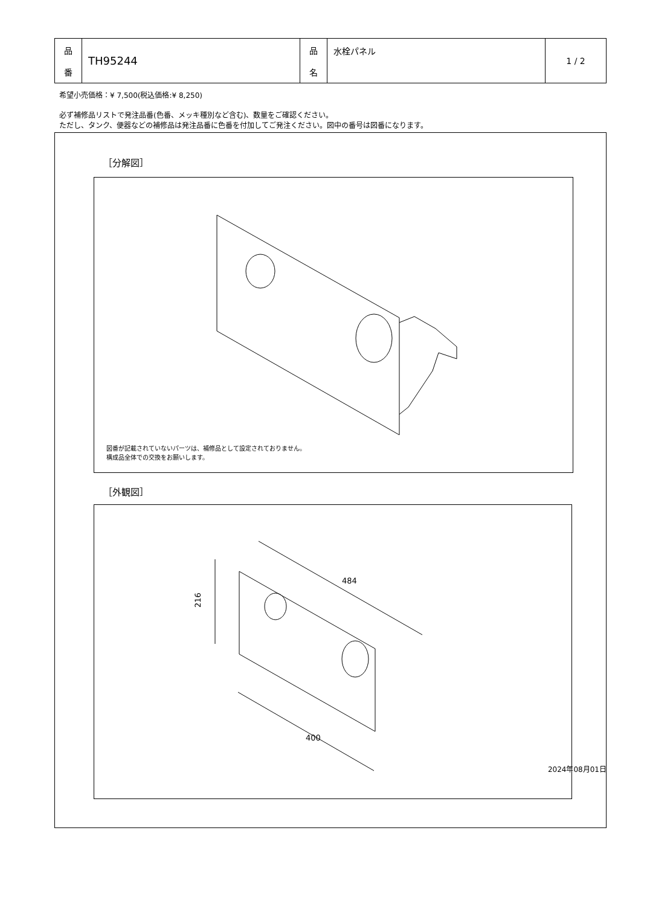| 品 番 | TH95244 | 品 名 | 水栓パネル | 1 / 2 |
希望小売価格：¥ 7,500(税込価格:¥ 8,250)
必ず補修品リストで発注品番(色番、メッキ種別など含む)、数量をご確認ください。
ただし、タンク、便器などの補修品は発注品番に色番を付加してご発注ください。図中の番号は図番になります。
［分解図］
図番が記載されていないパーツは、補修品として設定されておりません。
構成品全体での交換をお願いします。
［外観図］
216
484
400
2024年08月01日